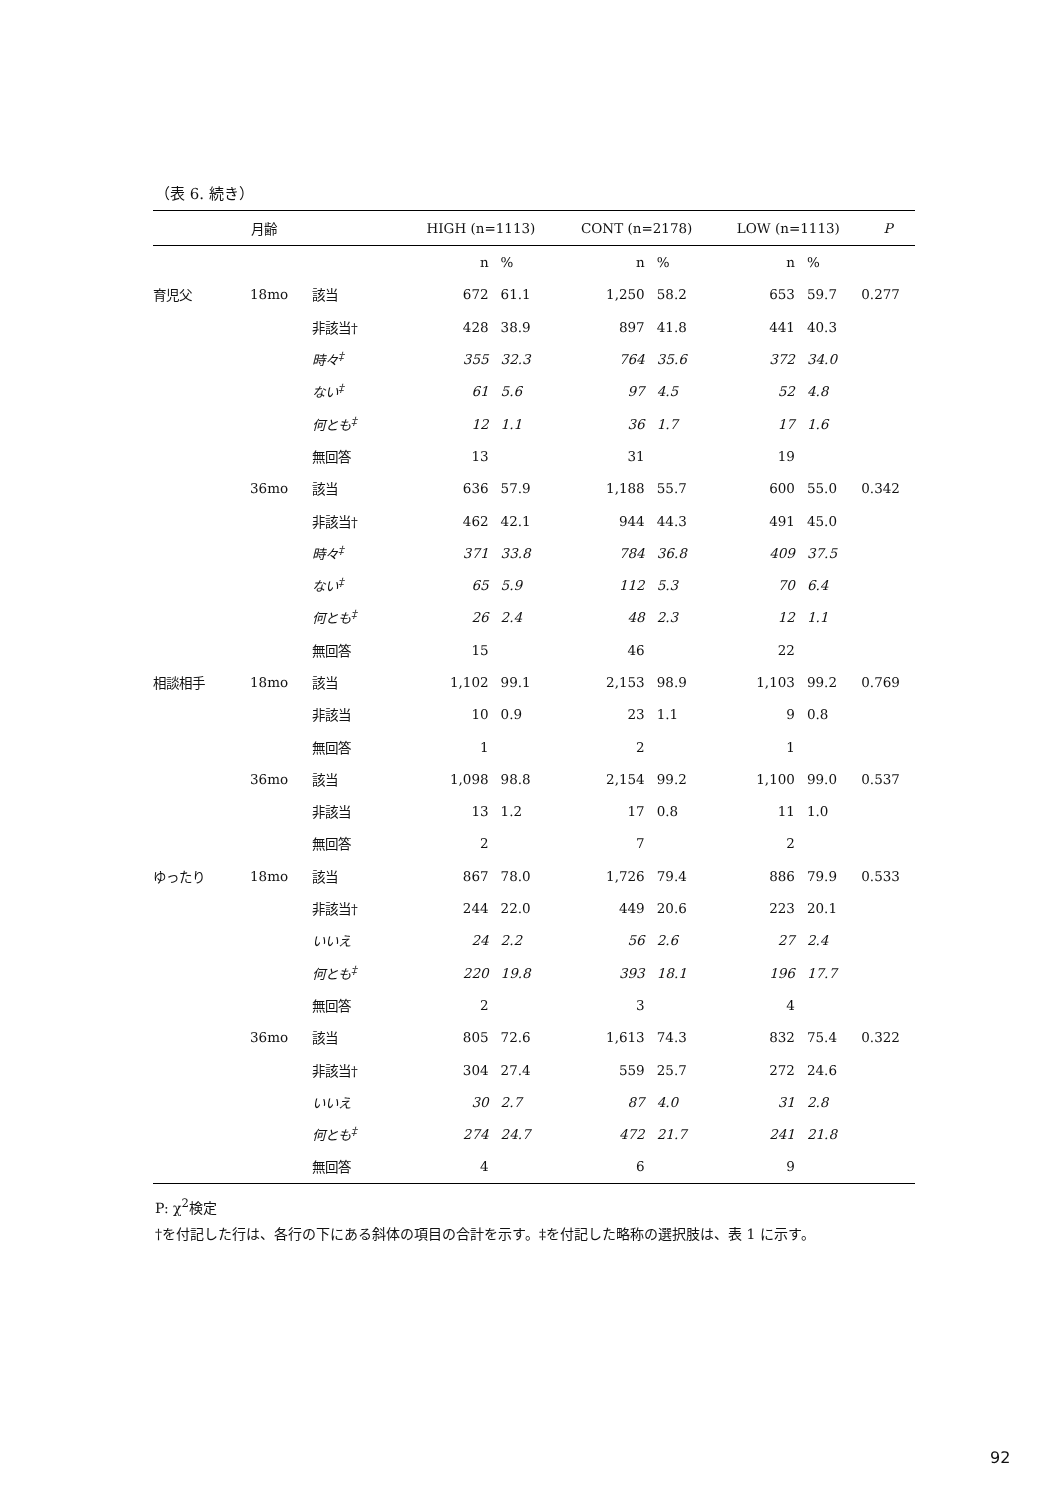（表 6. 続き）
| | 月齢 | | HIGH (n=1113) | | CONT (n=2178) | | LOW (n=1113) | | P |
| --- | --- | --- | --- | --- | --- | --- | --- | --- | --- |
| | | | n | % | n | % | n | % | |
| 育児父 | 18mo | 該当 | 672 | 61.1 | 1,250 | 58.2 | 653 | 59.7 | 0.277 |
| | | 非該当† | 428 | 38.9 | 897 | 41.8 | 441 | 40.3 | |
| | | 時々<sup>‡</sup> | 355 | 32.3 | 764 | 35.6 | 372 | 34.0 | |
| | | ない<sup>‡</sup> | 61 | 5.6 | 97 | 4.5 | 52 | 4.8 | |
| | | 何とも<sup>‡</sup> | 12 | 1.1 | 36 | 1.7 | 17 | 1.6 | |
| | | 無回答 | 13 | | 31 | | 19 | | |
| | 36mo | 該当 | 636 | 57.9 | 1,188 | 55.7 | 600 | 55.0 | 0.342 |
| | | 非該当† | 462 | 42.1 | 944 | 44.3 | 491 | 45.0 | |
| | | 時々<sup>‡</sup> | 371 | 33.8 | 784 | 36.8 | 409 | 37.5 | |
| | | ない<sup>‡</sup> | 65 | 5.9 | 112 | 5.3 | 70 | 6.4 | |
| | | 何とも<sup>‡</sup> | 26 | 2.4 | 48 | 2.3 | 12 | 1.1 | |
| | | 無回答 | 15 | | 46 | | 22 | | |
| 相談相手 | 18mo | 該当 | 1,102 | 99.1 | 2,153 | 98.9 | 1,103 | 99.2 | 0.769 |
| | | 非該当 | 10 | 0.9 | 23 | 1.1 | 9 | 0.8 | |
| | | 無回答 | 1 | | 2 | | 1 | | |
| | 36mo | 該当 | 1,098 | 98.8 | 2,154 | 99.2 | 1,100 | 99.0 | 0.537 |
| | | 非該当 | 13 | 1.2 | 17 | 0.8 | 11 | 1.0 | |
| | | 無回答 | 2 | | 7 | | 2 | | |
| ゆったり | 18mo | 該当 | 867 | 78.0 | 1,726 | 79.4 | 886 | 79.9 | 0.533 |
| | | 非該当† | 244 | 22.0 | 449 | 20.6 | 223 | 20.1 | |
| | | いいえ | 24 | 2.2 | 56 | 2.6 | 27 | 2.4 | |
| | | 何とも<sup>‡</sup> | 220 | 19.8 | 393 | 18.1 | 196 | 17.7 | |
| | | 無回答 | 2 | | 3 | | 4 | | |
| | 36mo | 該当 | 805 | 72.6 | 1,613 | 74.3 | 832 | 75.4 | 0.322 |
| | | 非該当† | 304 | 27.4 | 559 | 25.7 | 272 | 24.6 | |
| | | いいえ | 30 | 2.7 | 87 | 4.0 | 31 | 2.8 | |
| | | 何とも<sup>‡</sup> | 274 | 24.7 | 472 | 21.7 | 241 | 21.8 | |
| | | 無回答 | 4 | | 6 | | 9 | | |
P: χ<sup>2</sup>検定
†を付記した行は、各行の下にある斜体の項目の合計を示す。‡を付記した略称の選択肢は、表 1 に示す。
92